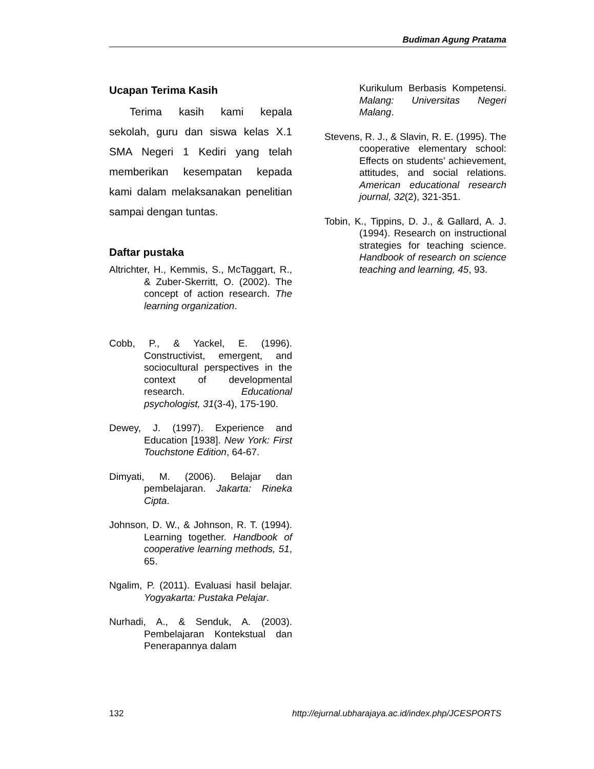Budiman Agung Pratama
Ucapan Terima Kasih
Terima kasih kami kepala sekolah, guru dan siswa kelas X.1 SMA Negeri 1 Kediri yang telah memberikan kesempatan kepada kami dalam melaksanakan penelitian sampai dengan tuntas.
Daftar pustaka
Altrichter, H., Kemmis, S., McTaggart, R., & Zuber-Skerritt, O. (2002). The concept of action research. The learning organization.
Cobb, P., & Yackel, E. (1996). Constructivist, emergent, and sociocultural perspectives in the context of developmental research. Educational psychologist, 31(3-4), 175-190.
Dewey, J. (1997). Experience and Education [1938]. New York: First Touchstone Edition, 64-67.
Dimyati, M. (2006). Belajar dan pembelajaran. Jakarta: Rineka Cipta.
Johnson, D. W., & Johnson, R. T. (1994). Learning together. Handbook of cooperative learning methods, 51, 65.
Ngalim, P. (2011). Evaluasi hasil belajar. Yogyakarta: Pustaka Pelajar.
Nurhadi, A., & Senduk, A. (2003). Pembelajaran Kontekstual dan Penerapannya dalam
Kurikulum Berbasis Kompetensi. Malang: Universitas Negeri Malang.
Stevens, R. J., & Slavin, R. E. (1995). The cooperative elementary school: Effects on students’ achievement, attitudes, and social relations. American educational research journal, 32(2), 321-351.
Tobin, K., Tippins, D. J., & Gallard, A. J. (1994). Research on instructional strategies for teaching science. Handbook of research on science teaching and learning, 45, 93.
132 http://ejurnal.ubharajaya.ac.id/index.php/JCESPORTS